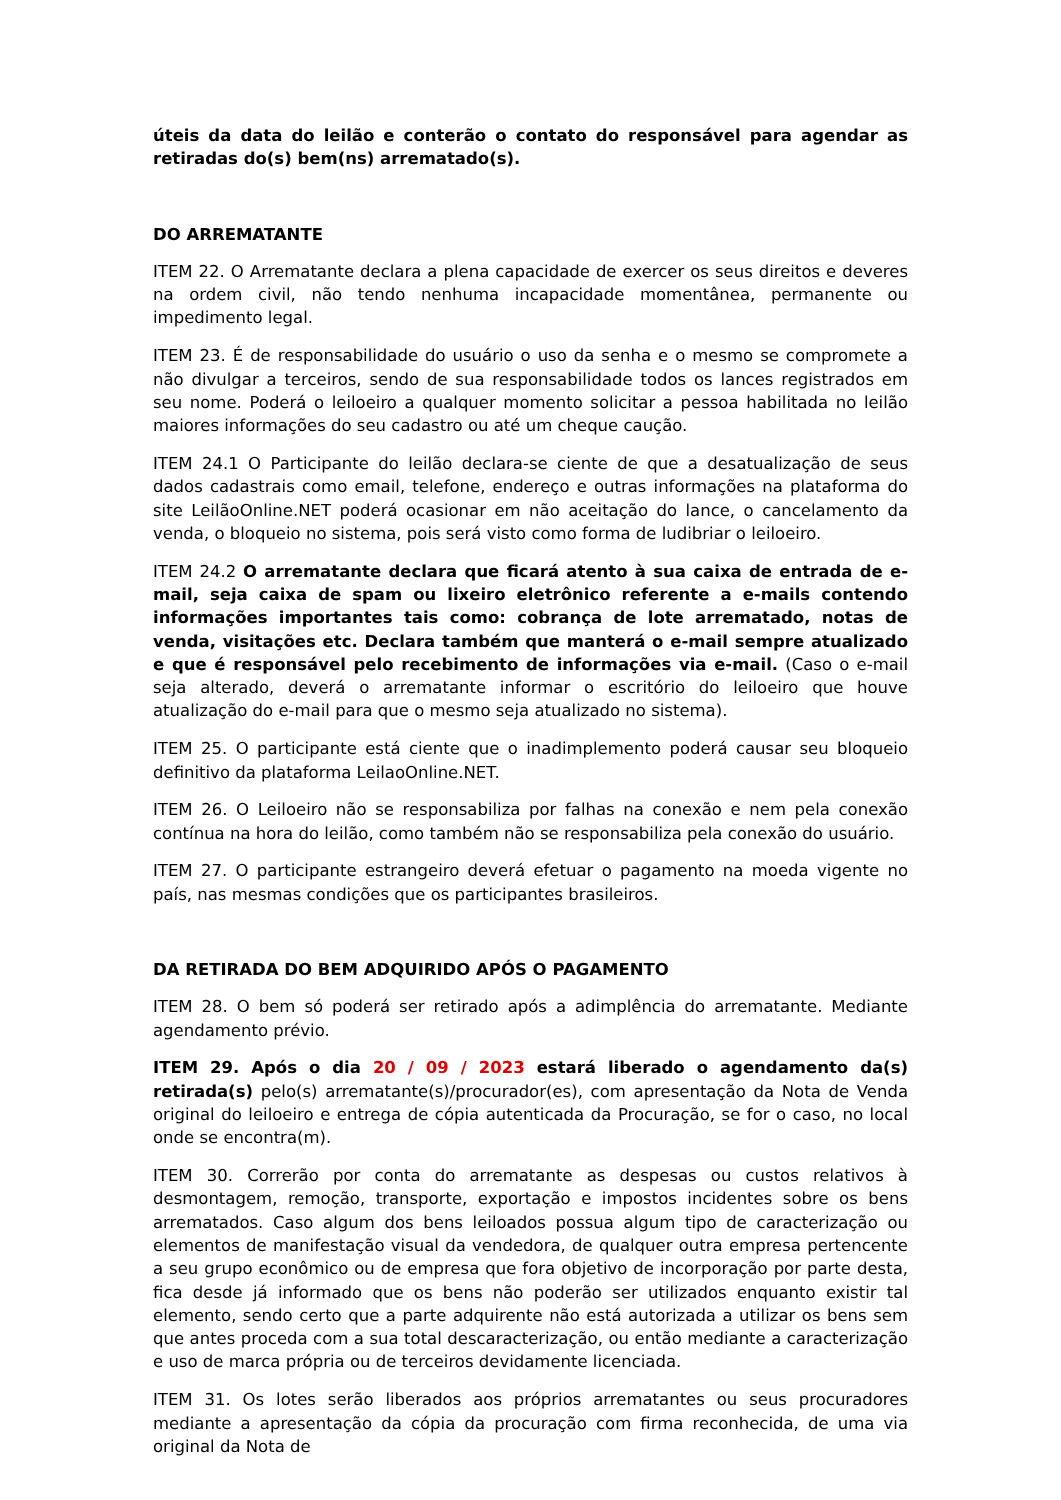úteis da data do leilão e conterão o contato do responsável para agendar as retiradas do(s) bem(ns) arrematado(s).
DO ARREMATANTE
ITEM 22. O Arrematante declara a plena capacidade de exercer os seus direitos e deveres na ordem civil, não tendo nenhuma incapacidade momentânea, permanente ou impedimento legal.
ITEM 23. É de responsabilidade do usuário o uso da senha e o mesmo se compromete a não divulgar a terceiros, sendo de sua responsabilidade todos os lances registrados em seu nome. Poderá o leiloeiro a qualquer momento solicitar a pessoa habilitada no leilão maiores informações do seu cadastro ou até um cheque caução.
ITEM 24.1 O Participante do leilão declara-se ciente de que a desatualização de seus dados cadastrais como email, telefone, endereço e outras informações na plataforma do site LeilãoOnline.NET poderá ocasionar em não aceitação do lance, o cancelamento da venda, o bloqueio no sistema, pois será visto como forma de ludibriar o leiloeiro.
ITEM 24.2 O arrematante declara que ficará atento à sua caixa de entrada de e-mail, seja caixa de spam ou lixeiro eletrônico referente a e-mails contendo informações importantes tais como: cobrança de lote arrematado, notas de venda, visitações etc. Declara também que manterá o e-mail sempre atualizado e que é responsável pelo recebimento de informações via e-mail. (Caso o e-mail seja alterado, deverá o arrematante informar o escritório do leiloeiro que houve atualização do e-mail para que o mesmo seja atualizado no sistema).
ITEM 25. O participante está ciente que o inadimplemento poderá causar seu bloqueio definitivo da plataforma LeilaoOnline.NET.
ITEM 26. O Leiloeiro não se responsabiliza por falhas na conexão e nem pela conexão contínua na hora do leilão, como também não se responsabiliza pela conexão do usuário.
ITEM 27. O participante estrangeiro deverá efetuar o pagamento na moeda vigente no país, nas mesmas condições que os participantes brasileiros.
DA RETIRADA DO BEM ADQUIRIDO APÓS O PAGAMENTO
ITEM 28. O bem só poderá ser retirado após a adimplência do arrematante. Mediante agendamento prévio.
ITEM 29. Após o dia 20 / 09 / 2023 estará liberado o agendamento da(s) retirada(s) pelo(s) arrematante(s)/procurador(es), com apresentação da Nota de Venda original do leiloeiro e entrega de cópia autenticada da Procuração, se for o caso, no local onde se encontra(m).
ITEM 30. Correrão por conta do arrematante as despesas ou custos relativos à desmontagem, remoção, transporte, exportação e impostos incidentes sobre os bens arrematados. Caso algum dos bens leiloados possua algum tipo de caracterização ou elementos de manifestação visual da vendedora, de qualquer outra empresa pertencente a seu grupo econômico ou de empresa que fora objetivo de incorporação por parte desta, fica desde já informado que os bens não poderão ser utilizados enquanto existir tal elemento, sendo certo que a parte adquirente não está autorizada a utilizar os bens sem que antes proceda com a sua total descaracterização, ou então mediante a caracterização e uso de marca própria ou de terceiros devidamente licenciada.
ITEM 31. Os lotes serão liberados aos próprios arrematantes ou seus procuradores mediante a apresentação da cópia da procuração com firma reconhecida, de uma via original da Nota de